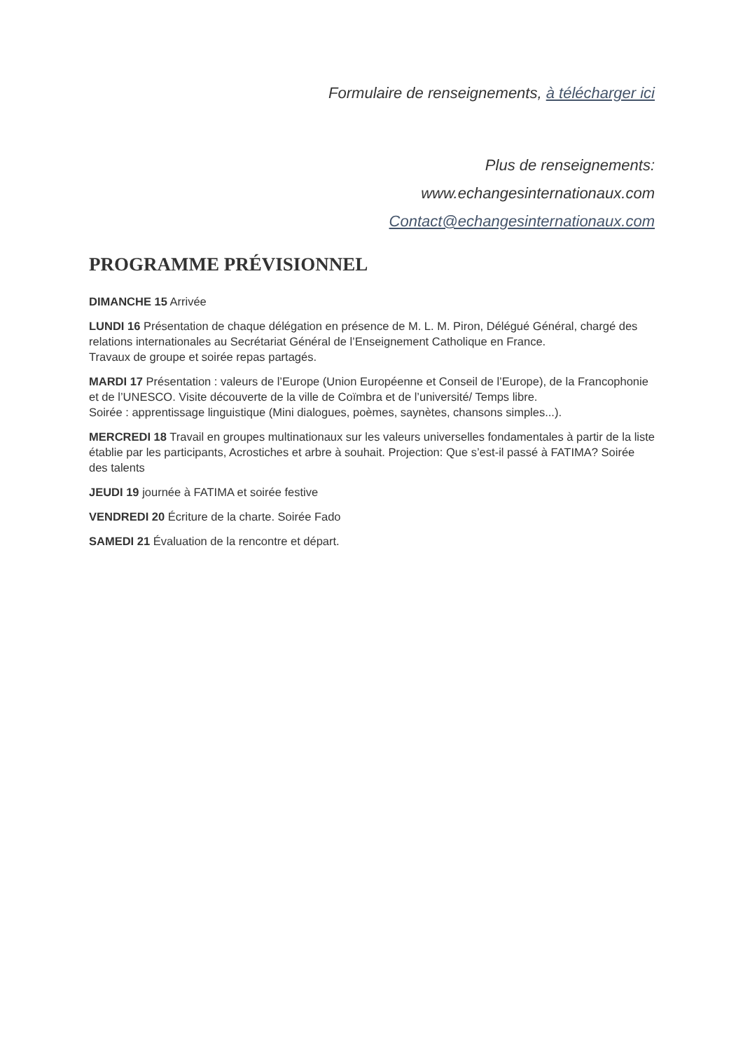Formulaire de renseignements, à télécharger ici
Plus de renseignements:
www.echangesinternationaux.com
Contact@echangesinternationaux.com
PROGRAMME PRÉVISIONNEL
DIMANCHE 15 Arrivée
LUNDI 16 Présentation de chaque délégation en présence de M. L. M. Piron, Délégué Général, chargé des relations internationales au Secrétariat Général de l’Enseignement Catholique en France.
Travaux de groupe et soirée repas partagés.
MARDI 17 Présentation : valeurs de l’Europe (Union Européenne et Conseil de l’Europe), de la Francophonie et de l’UNESCO. Visite découverte de la ville de Coïmbra et de l’université/ Temps libre.
Soirée : apprentissage linguistique (Mini dialogues, poèmes, saynètes, chansons simples...).
MERCREDI 18 Travail en groupes multinationaux sur les valeurs universelles fondamentales à partir de la liste établie par les participants, Acrostiches et arbre à souhait. Projection: Que s’est-il passé à FATIMA? Soirée des talents
JEUDI 19 journée à FATIMA et soirée festive
VENDREDI 20 Écriture de la charte. Soirée Fado
SAMEDI 21 Évaluation de la rencontre et départ.